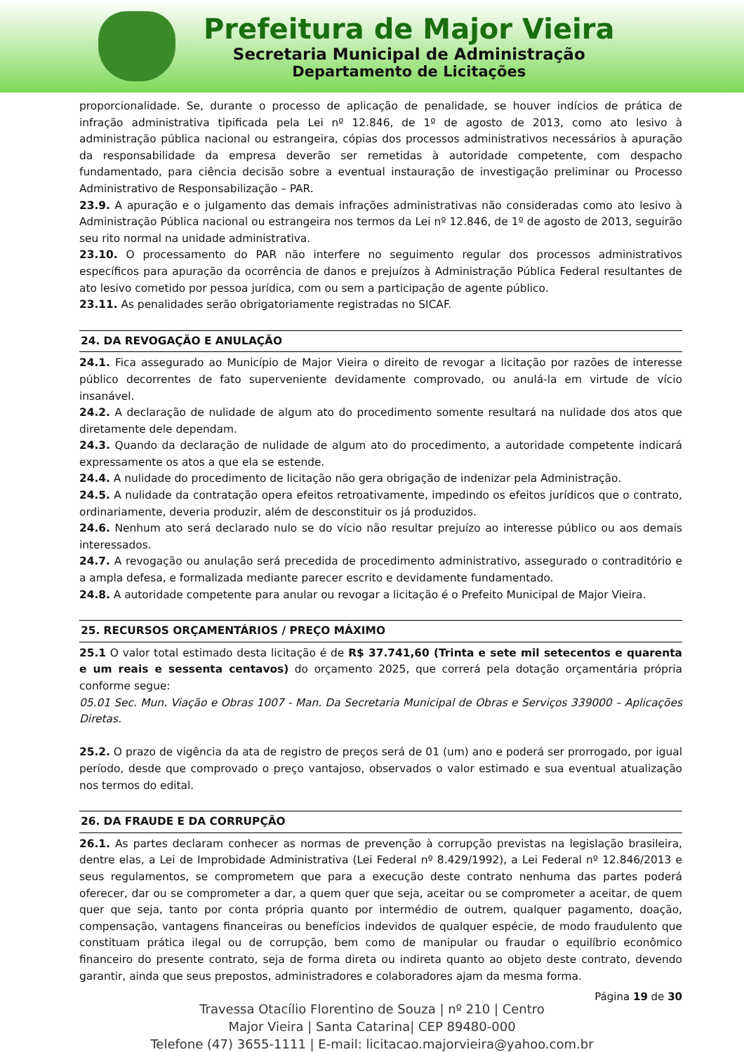Prefeitura de Major Vieira
Secretaria Municipal de Administração
Departamento de Licitações
proporcionalidade. Se, durante o processo de aplicação de penalidade, se houver indícios de prática de infração administrativa tipificada pela Lei nº 12.846, de 1º de agosto de 2013, como ato lesivo à administração pública nacional ou estrangeira, cópias dos processos administrativos necessários à apuração da responsabilidade da empresa deverão ser remetidas à autoridade competente, com despacho fundamentado, para ciência decisão sobre a eventual instauração de investigação preliminar ou Processo Administrativo de Responsabilização – PAR.
23.9. A apuração e o julgamento das demais infrações administrativas não consideradas como ato lesivo à Administração Pública nacional ou estrangeira nos termos da Lei nº 12.846, de 1º de agosto de 2013, seguirão seu rito normal na unidade administrativa.
23.10. O processamento do PAR não interfere no seguimento regular dos processos administrativos específicos para apuração da ocorrência de danos e prejuízos à Administração Pública Federal resultantes de ato lesivo cometido por pessoa jurídica, com ou sem a participação de agente público.
23.11. As penalidades serão obrigatoriamente registradas no SICAF.
24. DA REVOGAÇÃO E ANULAÇÃO
24.1. Fica assegurado ao Município de Major Vieira o direito de revogar a licitação por razões de interesse público decorrentes de fato superveniente devidamente comprovado, ou anulá-la em virtude de vício insanável.
24.2. A declaração de nulidade de algum ato do procedimento somente resultará na nulidade dos atos que diretamente dele dependam.
24.3. Quando da declaração de nulidade de algum ato do procedimento, a autoridade competente indicará expressamente os atos a que ela se estende.
24.4. A nulidade do procedimento de licitação não gera obrigação de indenizar pela Administração.
24.5. A nulidade da contratação opera efeitos retroativamente, impedindo os efeitos jurídicos que o contrato, ordinariamente, deveria produzir, além de desconstituir os já produzidos.
24.6. Nenhum ato será declarado nulo se do vício não resultar prejuízo ao interesse público ou aos demais interessados.
24.7. A revogação ou anulação será precedida de procedimento administrativo, assegurado o contraditório e a ampla defesa, e formalizada mediante parecer escrito e devidamente fundamentado.
24.8. A autoridade competente para anular ou revogar a licitação é o Prefeito Municipal de Major Vieira.
25. RECURSOS ORÇAMENTÁRIOS / PREÇO MÁXIMO
25.1 O valor total estimado desta licitação é de R$ 37.741,60 (Trinta e sete mil setecentos e quarenta e um reais e sessenta centavos) do orçamento 2025, que correrá pela dotação orçamentária própria conforme segue:
05.01 Sec. Mun. Viação e Obras 1007 - Man. Da Secretaria Municipal de Obras e Serviços 339000 – Aplicações Diretas.
25.2. O prazo de vigência da ata de registro de preços será de 01 (um) ano e poderá ser prorrogado, por igual período, desde que comprovado o preço vantajoso, observados o valor estimado e sua eventual atualização nos termos do edital.
26. DA FRAUDE E DA CORRUPÇÃO
26.1. As partes declaram conhecer as normas de prevenção à corrupção previstas na legislação brasileira, dentre elas, a Lei de Improbidade Administrativa (Lei Federal nº 8.429/1992), a Lei Federal nº 12.846/2013 e seus regulamentos, se comprometem que para a execução deste contrato nenhuma das partes poderá oferecer, dar ou se comprometer a dar, a quem quer que seja, aceitar ou se comprometer a aceitar, de quem quer que seja, tanto por conta própria quanto por intermédio de outrem, qualquer pagamento, doação, compensação, vantagens financeiras ou benefícios indevidos de qualquer espécie, de modo fraudulento que constituam prática ilegal ou de corrupção, bem como de manipular ou fraudar o equilíbrio econômico financeiro do presente contrato, seja de forma direta ou indireta quanto ao objeto deste contrato, devendo garantir, ainda que seus prepostos, administradores e colaboradores ajam da mesma forma.
Página 19 de 30
Travessa Otacílio Florentino de Souza | nº 210 | Centro
Major Vieira | Santa Catarina| CEP 89480-000
Telefone (47) 3655-1111 | E-mail: licitacao.majorvieira@yahoo.com.br